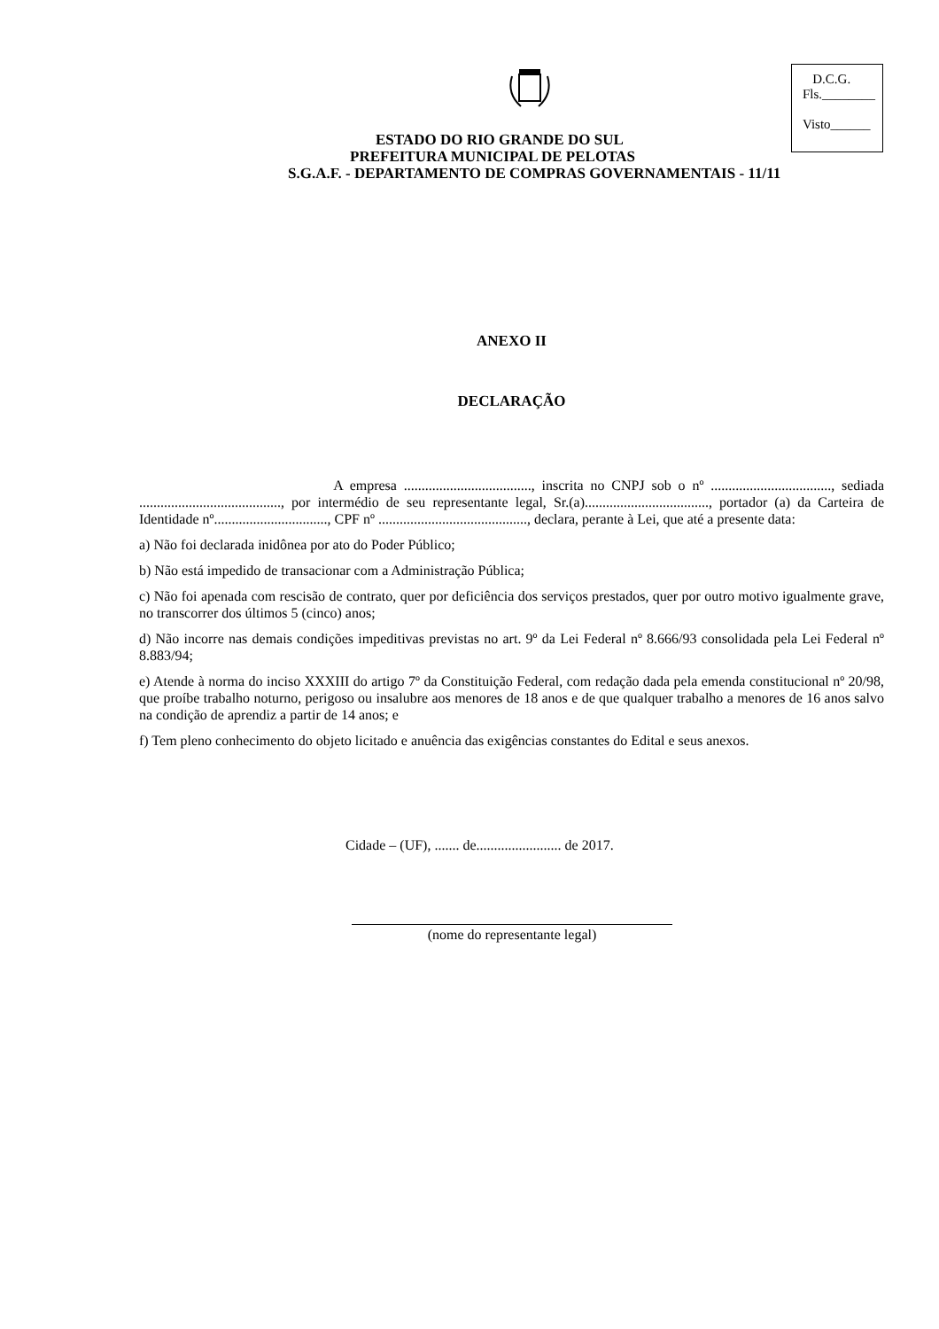D.C.G.
Fls.________
Visto______
ESTADO DO RIO GRANDE DO SUL
PREFEITURA MUNICIPAL DE PELOTAS
S.G.A.F. - DEPARTAMENTO DE COMPRAS GOVERNAMENTAIS - 11/11
ANEXO II
DECLARAÇÃO
A empresa ...................................., inscrita no CNPJ sob o nº .................................., sediada ........................................, por intermédio de seu representante legal, Sr.(a)..................................., portador (a) da Carteira de Identidade nº................................, CPF nº .........................................., declara, perante à Lei, que até a presente data:
a) Não foi declarada inidônea por ato do Poder Público;
b) Não está impedido de transacionar com a Administração Pública;
c) Não foi apenada com rescisão de contrato, quer por deficiência dos serviços prestados, quer por outro motivo igualmente grave, no transcorrer dos últimos 5 (cinco) anos;
d) Não incorre nas demais condições impeditivas previstas no art. 9º da Lei Federal nº 8.666/93 consolidada pela Lei Federal nº 8.883/94;
e) Atende à norma do inciso XXXIII do artigo 7º da Constituição Federal, com redação dada pela emenda constitucional nº 20/98, que proíbe trabalho noturno, perigoso ou insalubre aos menores de 18 anos e de que qualquer trabalho a menores de 16 anos salvo na condição de aprendiz a partir de 14 anos; e
f) Tem pleno conhecimento do objeto licitado e anuência das exigências constantes do Edital e seus anexos.
Cidade – (UF), ....... de........................ de 2017.
(nome do representante legal)